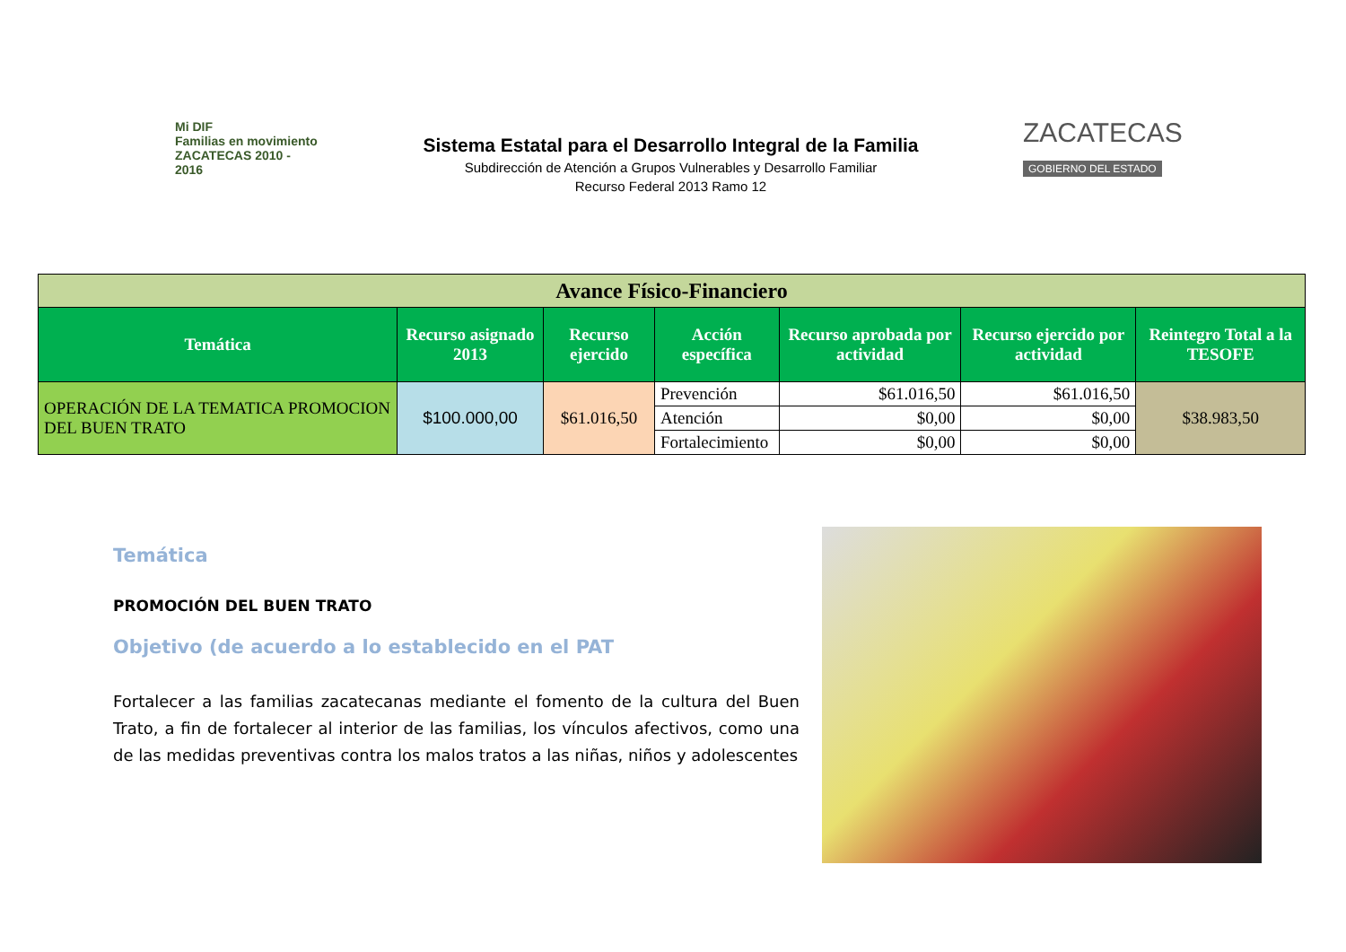Mi DIF
Familias en movimiento ZACATECAS 2010 - 2016
Sistema Estatal para el Desarrollo Integral de la Familia
Subdirección de Atención a Grupos Vulnerables y Desarrollo Familiar
Recurso Federal 2013 Ramo 12
ZACATECAS
GOBIERNO DEL ESTADO
| Avance Físico-Financiero | | | | | | |
| Temática | Recurso asignado 2013 | Recurso ejercido | Acción específica | Recurso aprobada por actividad | Recurso ejercido por actividad | Reintegro Total a la TESOFE |
| OPERACIÓN DE LA TEMATICA PROMOCION DEL BUEN TRATO | $100.000,00 | $61.016,50 | Prevención | $61.016,50 | $61.016,50 | $38.983,50 |
| | | | Atención | $0,00 | $0,00 | |
| | | | Fortalecimiento | $0,00 | $0,00 | |
Temática
PROMOCIÓN DEL BUEN TRATO
Objetivo (de acuerdo a lo establecido en el PAT
Fortalecer a las familias zacatecanas mediante el fomento de la cultura del Buen Trato, a fin de fortalecer al interior de las familias, los vínculos afectivos, como una de las medidas preventivas contra los malos tratos a las niñas, niños y adolescentes